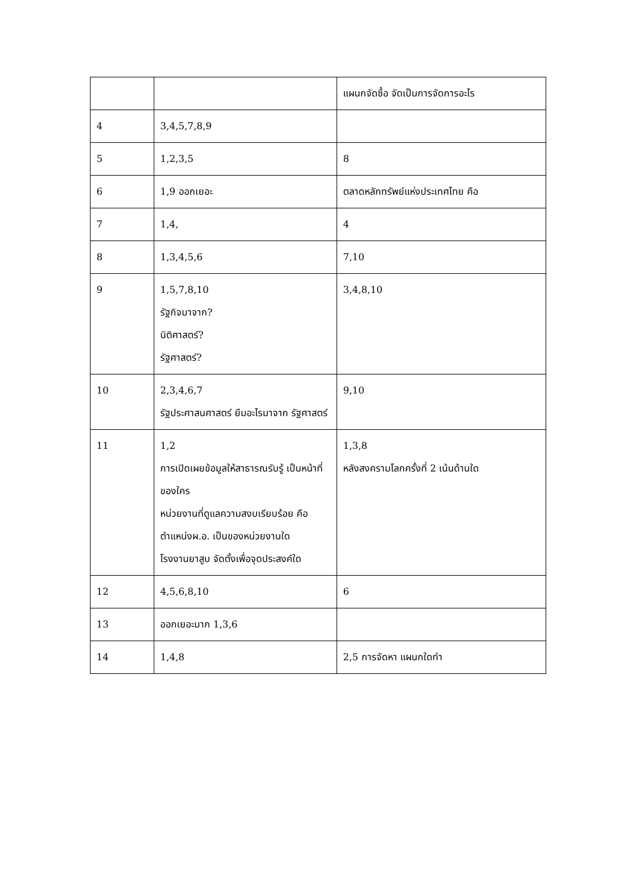| | | แผนกจัดซื้อ จัดเป็นการจัดการอะไร |
| 4 | 3,4,5,7,8,9 | |
| 5 | 1,2,3,5 | 8 |
| 6 | 1,9 ออกเยอะ | ตลาดหลักทรัพย์แห่งประเทศไทย คือ |
| 7 | 1,4, | 4 |
| 8 | 1,3,4,5,6 | 7,10 |
| 9 | 1,5,7,8,10 รัฐกิจมาจาก? นิติศาสตร์? รัฐศาสตร์? | 3,4,8,10 |
| 10 | 2,3,4,6,7 รัฐประศาสนศาสตร์ ยืมอะไรมาจาก รัฐศาสตร์ | 9,10 |
| 11 | 1,2 การเปิดเผยข้อมูลให้สาธารณรับรู้ เป็นหน้าที่ของใคร หน่วยงานที่ดูแลความสงบเรียบร้อย คือ ตำแหน่งผ.อ. เป็นของหน่วยงานใด โรงงานยาสูบ จัดตั้งเพื่อจุดประสงค์ใด | 1,3,8 หลังสงครามโลกครั้งที่ 2 เน้นด้านใด |
| 12 | 4,5,6,8,10 | 6 |
| 13 | ออกเยอะมาก 1,3,6 | |
| 14 | 1,4,8 | 2,5 การจัดหา แผนกใดทำ |